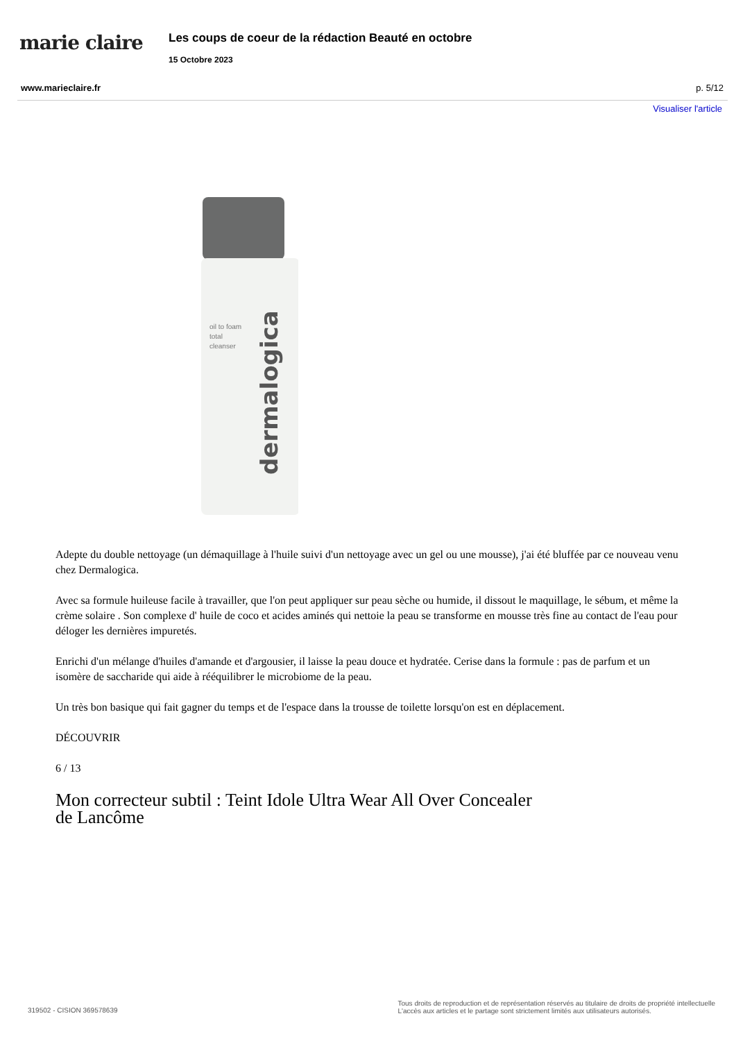marie claire
Les coups de coeur de la rédaction Beauté en octobre
15 Octobre 2023
www.marieclaire.fr p. 5/12
Visualiser l'article
dermalogica
oil to foam
total
cleanser
Adepte du double nettoyage (un démaquillage à l'huile suivi d'un nettoyage avec un gel ou une mousse), j'ai été bluffée par ce nouveau venu chez Dermalogica.
Avec sa formule huileuse facile à travailler, que l'on peut appliquer sur peau sèche ou humide, il dissout le maquillage, le sébum, et même la crème solaire . Son complexe d' huile de coco et acides aminés qui nettoie la peau se transforme en mousse très fine au contact de l'eau pour déloger les dernières impuretés.
Enrichi d'un mélange d'huiles d'amande et d'argousier, il laisse la peau douce et hydratée. Cerise dans la formule : pas de parfum et un isomère de saccharide qui aide à rééquilibrer le microbiome de la peau.
Un très bon basique qui fait gagner du temps et de l'espace dans la trousse de toilette lorsqu'on est en déplacement.
DÉCOUVRIR
6 / 13
Mon correcteur subtil : Teint Idole Ultra Wear All Over Concealer de Lancôme
319502 - CISION 369578639 Tous droits de reproduction et de représentation réservés au titulaire de droits de propriété intellectuelle
L'accès aux articles et le partage sont strictement limités aux utilisateurs autorisés.